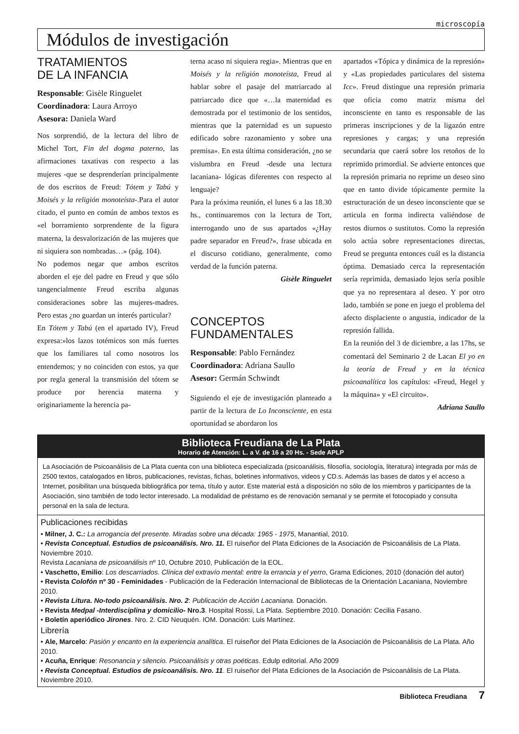microscopía
Módulos de investigación
TRATAMIENTOS
DE LA INFANCIA
Responsable: Gisèle Ringuelet
Coordinadora: Laura Arroyo
Asesora: Daniela Ward
Nos sorprendió, de la lectura del libro de Michel Tort, Fin del dogma paterno, las afirmaciones taxativas con respecto a las mujeres -que se desprenderían principalmente de dos escritos de Freud: Tótem y Tabú y Moisés y la religión monoteísta-.Para el autor citado, el punto en común de ambos textos es «el borramiento sorprendente de la figura materna, la desvalorización de las mujeres que ni siquiera son nombradas…» (pág. 104).
No podemos negar que ambos escritos aborden el eje del padre en Freud y que sólo tangencialmente Freud escriba algunas consideraciones sobre las mujeres-madres. Pero estas ¿no guardan un interés particular?
En Tótem y Tabú (en el apartado IV), Freud expresa:»los lazos totémicos son más fuertes que los familiares tal como nosotros los entendemos; y no coinciden con estos, ya que por regla general la transmisión del tótem se produce por herencia materna y originariamente la herencia pa-
terna acaso ni siquiera regia». Mientras que en Moisés y la religión monoteísta, Freud al hablar sobre el pasaje del matriarcado al patriarcado dice que «…la maternidad es demostrada por el testimonio de los sentidos, mientras que la paternidad es un supuesto edificado sobre razonamiento y sobre una premisa». En esta última consideración, ¿no se vislumbra en Freud -desde una lectura lacaniana- lógicas diferentes con respecto al lenguaje?
Para la próxima reunión, el lunes 6 a las 18.30 hs., continuaremos con la lectura de Tort, interrogando uno de sus apartados «¿Hay padre separador en Freud?», frase ubicada en el discurso cotidiano, generalmente, como verdad de la función paterna.
Gisèle Ringuelet
CONCEPTOS
FUNDAMENTALES
Responsable: Pablo Fernández
Coordinadora: Adriana Saullo
Asesor: Germán Schwindt
Siguiendo el eje de investigación planteado a partir de la lectura de Lo Inconsciente, en esta oportunidad se abordaron los
apartados «Tópica y dinámica de la represión» y «Las propiedades particulares del sistema Icc». Freud distingue una represión primaria que oficia como matriz misma del inconsciente en tanto es responsable de las primeras inscripciones y de la ligazón entre represiones y cargas; y una represión secundaria que caerá sobre los retoños de lo reprimido primordial. Se advierte entonces que la represión primaria no reprime un deseo sino que en tanto divide tópicamente permite la estructuración de un deseo inconsciente que se articula en forma indirecta valiéndose de restos diurnos o sustitutos. Como la represión solo actúa sobre representaciones directas, Freud se pregunta entonces cuál es la distancia óptima. Demasiado cerca la representación sería reprimida, demasiado lejos sería posible que ya no representara al deseo. Y por otro lado, también se pone en juego el problema del afecto displaciente o angustia, indicador de la represión fallida.
En la reunión del 3 de diciembre, a las 17hs, se comentará del Seminario 2 de Lacan El yo en la teoría de Freud y en la técnica psicoanalítica los capítulos: «Freud, Hegel y la máquina» y «El circuito».
Adriana Saullo
Biblioteca Freudiana de La Plata
Horario de Atención: L. a V. de 16 a 20 Hs. - Sede APLP
La Asociación de Psicoanálisis de La Plata cuenta con una biblioteca especializada (psicoanálisis, filosofía, sociología, literatura) integrada por más de 2500 textos, catalogados en libros, publicaciones, revistas, fichas, boletines informativos, videos y CD.s. Además las bases de datos y el acceso a Internet, posibilitan una búsqueda bibliográfica por tema, título y autor. Este material está a disposición no sólo de los miembros y participantes de la Asociación, sino también de todo lector interesado. La modalidad de préstamo es de renovación semanal y se permite el fotocopiado y consulta personal en la sala de lectura.
Publicaciones recibidas
• Milner, J. C.: La arrogancia del presente. Miradas sobre una década: 1965 - 1975, Manantial, 2010.
• Revista Conceptual. Estudios de psicoanálisis. Nro. 11. El ruiseñor del Plata Ediciones de la Asociación de Psicoanálisis de La Plata. Noviembre 2010.
Revista Lacaniana de psicoanálisis nº 10, Octubre 2010, Publicación de la EOL.
• Vaschetto, Emilio: Los descarriados. Clínica del extravío mental: entre la errancia y el yerro, Grama Ediciones, 2010 (donación del autor)
• Revista Colofón nº 30 - Feminidades - Publicación de la Federación Internacional de Bibliotecas de la Orientación Lacaniana, Noviembre 2010.
• Revista Litura. No-todo psicoanálisis. Nro. 2: Publicación de Acción Lacaniana. Donación.
• Revista Medpal -Interdisciplina y domicilio- Nro.3. Hospital Rossi, La Plata. Septiembre 2010. Donación: Cecilia Fasano.
• Boletín aperiódico Jirones. Nro. 2. CID Neuquén. IOM. Donación: Luis Martínez.
Librería
• Ale, Marcelo: Pasión y encanto en la experiencia analítica. El ruiseñor del Plata Ediciones de la Asociación de Psicoanálisis de La Plata. Año 2010.
• Acuña, Enrique: Resonancia y silencio. Psicoanálisis y otras poéticas. Edulp editorial. Año 2009
• Revista Conceptual. Estudios de psicoanálisis. Nro. 11. El ruiseñor del Plata Ediciones de la Asociación de Psicoanálisis de La Plata. Noviembre 2010.
Biblioteca Freudiana 7